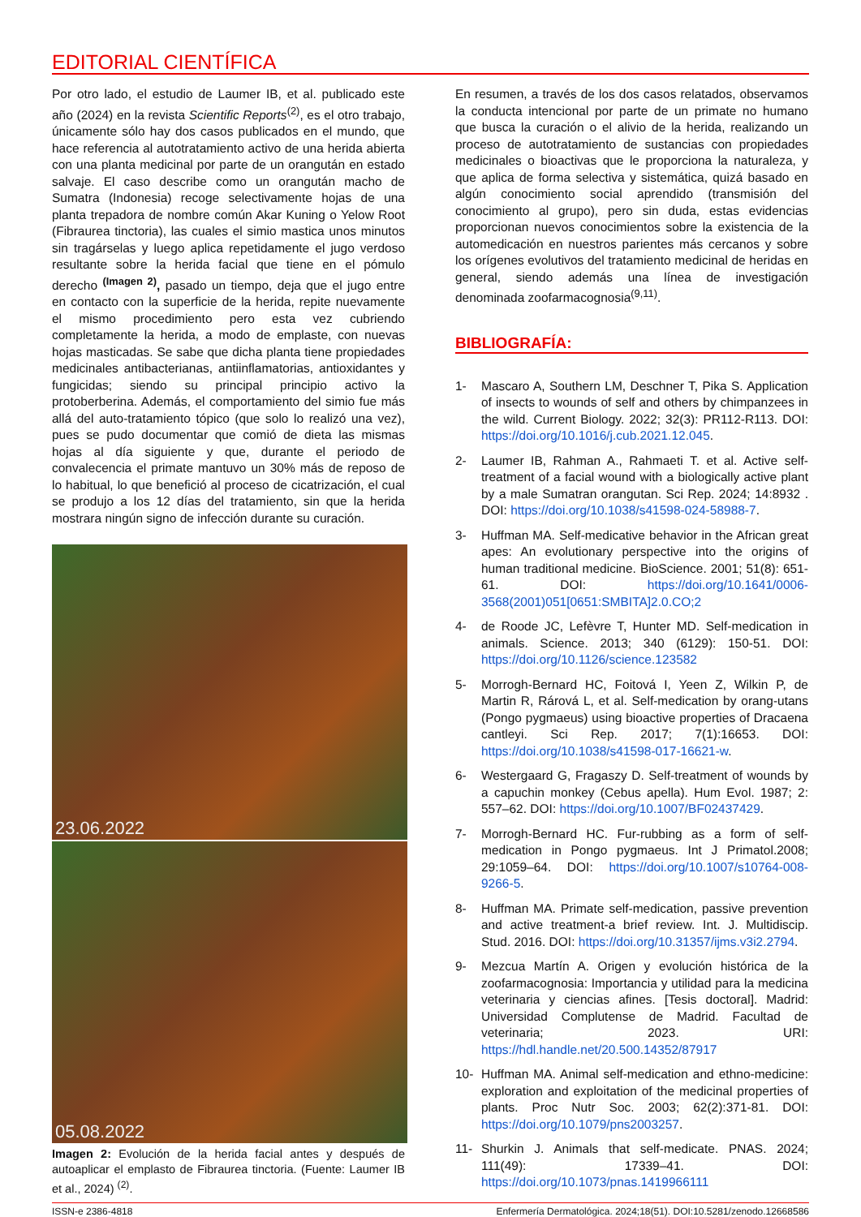EDITORIAL CIENTÍFICA
Por otro lado, el estudio de Laumer IB, et al. publicado este año (2024) en la revista Scientific Reports<sup>(2)</sup>, es el otro trabajo, únicamente sólo hay dos casos publicados en el mundo, que hace referencia al autotratamiento activo de una herida abierta con una planta medicinal por parte de un orangután en estado salvaje. El caso describe como un orangután macho de Sumatra (Indonesia) recoge selectivamente hojas de una planta trepadora de nombre común Akar Kuning o Yelow Root (Fibraurea tinctoria), las cuales el simio mastica unos minutos sin tragárselas y luego aplica repetidamente el jugo verdoso resultante sobre la herida facial que tiene en el pómulo derecho <sup>(Imagen 2)</sup>, pasado un tiempo, deja que el jugo entre en contacto con la superficie de la herida, repite nuevamente el mismo procedimiento pero esta vez cubriendo completamente la herida, a modo de emplaste, con nuevas hojas masticadas. Se sabe que dicha planta tiene propiedades medicinales antibacterianas, antiinflamatorias, antioxidantes y fungicidas; siendo su principal principio activo la protoberberina. Además, el comportamiento del simio fue más allá del auto-tratamiento tópico (que solo lo realizó una vez), pues se pudo documentar que comió de dieta las mismas hojas al día siguiente y que, durante el periodo de convalecencia el primate mantuvo un 30% más de reposo de lo habitual, lo que benefició al proceso de cicatrización, el cual se produjo a los 12 días del tratamiento, sin que la herida mostrara ningún signo de infección durante su curación.
23.06.2022
05.08.2022
Imagen 2: Evolución de la herida facial antes y después de autoaplicar el emplasto de Fibraurea tinctoria. (Fuente: Laumer IB et al., 2024) <sup>(2)</sup>.
En resumen, a través de los dos casos relatados, observamos la conducta intencional por parte de un primate no humano que busca la curación o el alivio de la herida, realizando un proceso de autotratamiento de sustancias con propiedades medicinales o bioactivas que le proporciona la naturaleza, y que aplica de forma selectiva y sistemática, quizá basado en algún conocimiento social aprendido (transmisión del conocimiento al grupo), pero sin duda, estas evidencias proporcionan nuevos conocimientos sobre la existencia de la automedicación en nuestros parientes más cercanos y sobre los orígenes evolutivos del tratamiento medicinal de heridas en general, siendo además una línea de investigación denominada zoofarmacognosia<sup>(9,11)</sup>.
BIBLIOGRAFÍA:
1- Mascaro A, Southern LM, Deschner T, Pika S. Application of insects to wounds of self and others by chimpanzees in the wild. Current Biology. 2022; 32(3): PR112-R113. DOI: https://doi.org/10.1016/j.cub.2021.12.045.
2- Laumer IB, Rahman A., Rahmaeti T. et al. Active self-treatment of a facial wound with a biologically active plant by a male Sumatran orangutan. Sci Rep. 2024; 14:8932 . DOI: https://doi.org/10.1038/s41598-024-58988-7.
3- Huffman MA. Self-medicative behavior in the African great apes: An evolutionary perspective into the origins of human traditional medicine. BioScience. 2001; 51(8): 651-61. DOI: https://doi.org/10.1641/0006-3568(2001)051[0651:SMBITA]2.0.CO;2
4- de Roode JC, Lefèvre T, Hunter MD. Self-medication in animals. Science. 2013; 340 (6129): 150-51. DOI: https://doi.org/10.1126/science.123582
5- Morrogh-Bernard HC, Foitová I, Yeen Z, Wilkin P, de Martin R, Rárová L, et al. Self-medication by orang-utans (Pongo pygmaeus) using bioactive properties of Dracaena cantleyi. Sci Rep. 2017; 7(1):16653. DOI: https://doi.org/10.1038/s41598-017-16621-w.
6- Westergaard G, Fragaszy D. Self-treatment of wounds by a capuchin monkey (Cebus apella). Hum Evol. 1987; 2: 557–62. DOI: https://doi.org/10.1007/BF02437429.
7- Morrogh-Bernard HC. Fur-rubbing as a form of self-medication in Pongo pygmaeus. Int J Primatol.2008; 29:1059–64. DOI: https://doi.org/10.1007/s10764-008-9266-5.
8- Huffman MA. Primate self-medication, passive prevention and active treatment-a brief review. Int. J. Multidiscip. Stud. 2016. DOI: https://doi.org/10.31357/ijms.v3i2.2794.
9- Mezcua Martín A. Origen y evolución histórica de la zoofarmacognosia: Importancia y utilidad para la medicina veterinaria y ciencias afines. [Tesis doctoral]. Madrid: Universidad Complutense de Madrid. Facultad de veterinaria; 2023. URI: https://hdl.handle.net/20.500.14352/87917
10- Huffman MA. Animal self-medication and ethno-medicine: exploration and exploitation of the medicinal properties of plants. Proc Nutr Soc. 2003; 62(2):371-81. DOI: https://doi.org/10.1079/pns2003257.
11- Shurkin J. Animals that self-medicate. PNAS. 2024; 111(49): 17339–41. DOI: https://doi.org/10.1073/pnas.1419966111
ISSN-e 2386-4818 Enfermería Dermatológica. 2024;18(51). DOI:10.5281/zenodo.12668586